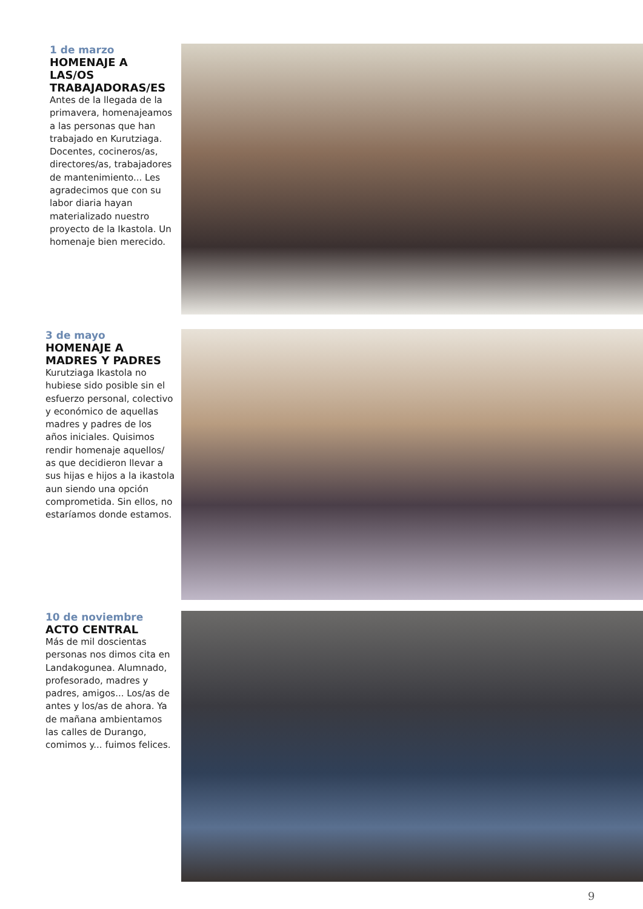1 de marzo
HOMENAJE A LAS/OS TRABAJADORAS/ES
Antes de la llegada de la primavera, homenajeamos a las personas que han trabajado en Kurutziaga. Docentes, cocineros/as, directores/as, trabajadores de mantenimiento... Les agradecimos que con su labor diaria hayan materializado nuestro proyecto de la Ikastola. Un homenaje bien merecido.
3 de mayo
HOMENAJE A MADRES Y PADRES
Kurutziaga Ikastola no hubiese sido posible sin el esfuerzo personal, colectivo y económico de aquellas madres y padres de los años iniciales. Quisimos rendir homenaje aquellos/ as que decidieron llevar a sus hijas e hijos a la ikastola aun siendo una opción comprometida. Sin ellos, no estaríamos donde estamos.
10 de noviembre
ACTO CENTRAL
Más de mil doscientas personas nos dimos cita en Landakogunea. Alumnado, profesorado, madres y padres, amigos... Los/as de antes y los/as de ahora. Ya de mañana ambientamos las calles de Durango, comimos y... fuimos felices.
9